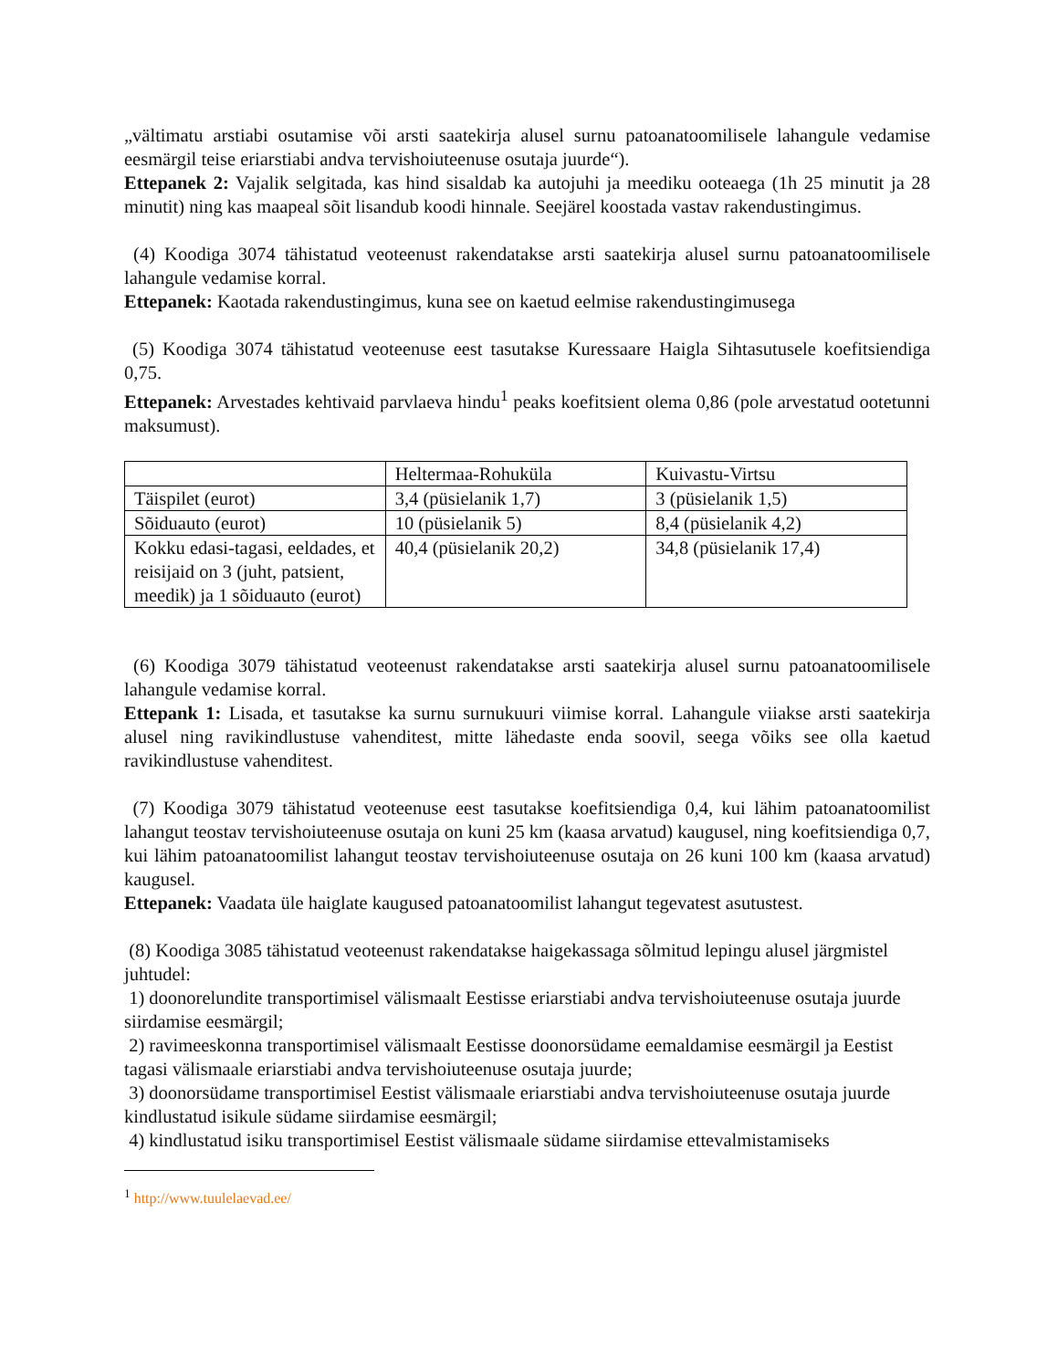„vältimatu arstiabi osutamise või arsti saatekirja alusel surnu patoanatoomilisele lahangule vedamise eesmärgil teise eriarstiabi andva tervishoiuteenuse osutaja juurde“).
Ettepanek 2: Vajalik selgitada, kas hind sisaldab ka autojuhi ja meediku ooteaega (1h 25 minutit ja 28 minutit) ning kas maapeal sõit lisandub koodi hinnale. Seejärel koostada vastav rakendustingimus.
(4) Koodiga 3074 tähistatud veoteenust rakendatakse arsti saatekirja alusel surnu patoanatoomilisele lahangule vedamise korral.
Ettepanek: Kaotada rakendustingimus, kuna see on kaetud eelmise rakendustingimusega
(5) Koodiga 3074 tähistatud veoteenuse eest tasutakse Kuressaare Haigla Sihtasutusele koefitsiendiga 0,75.
Ettepanek: Arvestades kehtivaid parvlaeva hindu<sup>1</sup> peaks koefitsient olema 0,86 (pole arvestatud ootetunni maksumust).
| | Heltermaa-Rohuküla | Kuivastu-Virtsu |
| Täispilet (eurot) | 3,4 (püsielanik 1,7) | 3 (püsielanik 1,5) |
| Sõiduauto (eurot) | 10 (püsielanik 5) | 8,4 (püsielanik 4,2) |
| Kokku edasi-tagasi, eeldades, et reisijaid on 3 (juht, patsient, meedik) ja 1 sõiduauto (eurot) | 40,4 (püsielanik 20,2) | 34,8 (püsielanik 17,4) |
(6) Koodiga 3079 tähistatud veoteenust rakendatakse arsti saatekirja alusel surnu patoanatoomilisele lahangule vedamise korral.
Ettepank 1: Lisada, et tasutakse ka surnu surnukuuri viimise korral. Lahangule viiakse arsti saatekirja alusel ning ravikindlustuse vahenditest, mitte lähedaste enda soovil, seega võiks see olla kaetud ravikindlustuse vahenditest.
(7) Koodiga 3079 tähistatud veoteenuse eest tasutakse koefitsiendiga 0,4, kui lähim patoanatoomilist lahangut teostav tervishoiuteenuse osutaja on kuni 25 km (kaasa arvatud) kaugusel, ning koefitsiendiga 0,7, kui lähim patoanatoomilist lahangut teostav tervishoiuteenuse osutaja on 26 kuni 100 km (kaasa arvatud) kaugusel.
Ettepanek: Vaadata üle haiglate kaugused patoanatoomilist lahangut tegevatest asutustest.
(8) Koodiga 3085 tähistatud veoteenust rakendatakse haigekassaga sõlmitud lepingu alusel järgmistel juhtudel:
1) doonorelundite transportimisel välismaalt Eestisse eriarstiabi andva tervishoiuteenuse osutaja juurde siirdamise eesmärgil;
2) ravimeeskonna transportimisel välismaalt Eestisse doonorsüdame eemaldamise eesmärgil ja Eestist tagasi välismaale eriarstiabi andva tervishoiuteenuse osutaja juurde;
3) doonorsüdame transportimisel Eestist välismaale eriarstiabi andva tervishoiuteenuse osutaja juurde kindlustatud isikule südame siirdamise eesmärgil;
4) kindlustatud isiku transportimisel Eestist välismaale südame siirdamise ettevalmistamiseks
<sup>1</sup> http://www.tuulelaevad.ee/